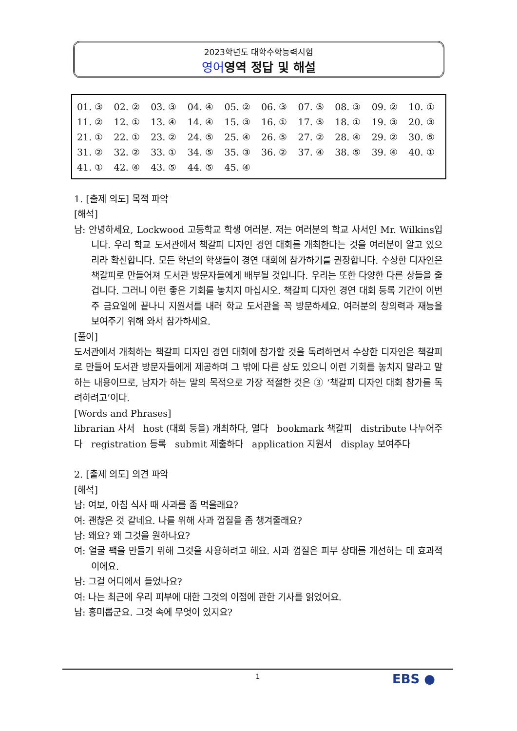2023학년도 대학수학능력시험
영어영역 정답 및 해설
| 01. ③ | 02. ② | 03. ③ | 04. ④ | 05. ② | 06. ③ | 07. ⑤ | 08. ③ | 09. ② | 10. ① |
| 11. ② | 12. ① | 13. ④ | 14. ④ | 15. ③ | 16. ① | 17. ⑤ | 18. ① | 19. ③ | 20. ③ |
| 21. ① | 22. ① | 23. ② | 24. ⑤ | 25. ④ | 26. ⑤ | 27. ② | 28. ④ | 29. ② | 30. ⑤ |
| 31. ② | 32. ② | 33. ① | 34. ⑤ | 35. ③ | 36. ② | 37. ④ | 38. ⑤ | 39. ④ | 40. ① |
| 41. ① | 42. ④ | 43. ⑤ | 44. ⑤ | 45. ④ | | | | | |
1. [출제 의도] 목적 파악
[해석]
남: 안녕하세요, Lockwood 고등학교 학생 여러분. 저는 여러분의 학교 사서인 Mr. Wilkins입니다. 우리 학교 도서관에서 책갈피 디자인 경연 대회를 개최한다는 것을 여러분이 알고 있으리라 확신합니다. 모든 학년의 학생들이 경연 대회에 참가하기를 권장합니다. 수상한 디자인은 책갈피로 만들어져 도서관 방문자들에게 배부될 것입니다. 우리는 또한 다양한 다른 상들을 줄 겁니다. 그러니 이런 좋은 기회를 놓치지 마십시오. 책갈피 디자인 경연 대회 등록 기간이 이번 주 금요일에 끝나니 지원서를 내러 학교 도서관을 꼭 방문하세요. 여러분의 창의력과 재능을 보여주기 위해 와서 참가하세요.
[풀이]
도서관에서 개최하는 책갈피 디자인 경연 대회에 참가할 것을 독려하면서 수상한 디자인은 책갈피로 만들어 도서관 방문자들에게 제공하며 그 밖에 다른 상도 있으니 이런 기회를 놓치지 말라고 말하는 내용이므로, 남자가 하는 말의 목적으로 가장 적절한 것은 ③ ‘책갈피 디자인 대회 참가를 독려하려고’이다.
[Words and Phrases]
librarian 사서 host (대회 등을) 개최하다, 열다 bookmark 책갈피 distribute 나누어주다 registration 등록 submit 제출하다 application 지원서 display 보여주다
2. [출제 의도] 의견 파악
[해석]
남: 여보, 아침 식사 때 사과를 좀 먹을래요?
여: 괜찮은 것 같네요. 나를 위해 사과 껍질을 좀 챙겨줄래요?
남: 왜요? 왜 그것을 원하나요?
여: 얼굴 팩을 만들기 위해 그것을 사용하려고 해요. 사과 껍질은 피부 상태를 개선하는 데 효과적이에요.
남: 그걸 어디에서 들었나요?
여: 나는 최근에 우리 피부에 대한 그것의 이점에 관한 기사를 읽었어요.
남: 흥미롭군요. 그것 속에 무엇이 있지요?
1 EBS ●